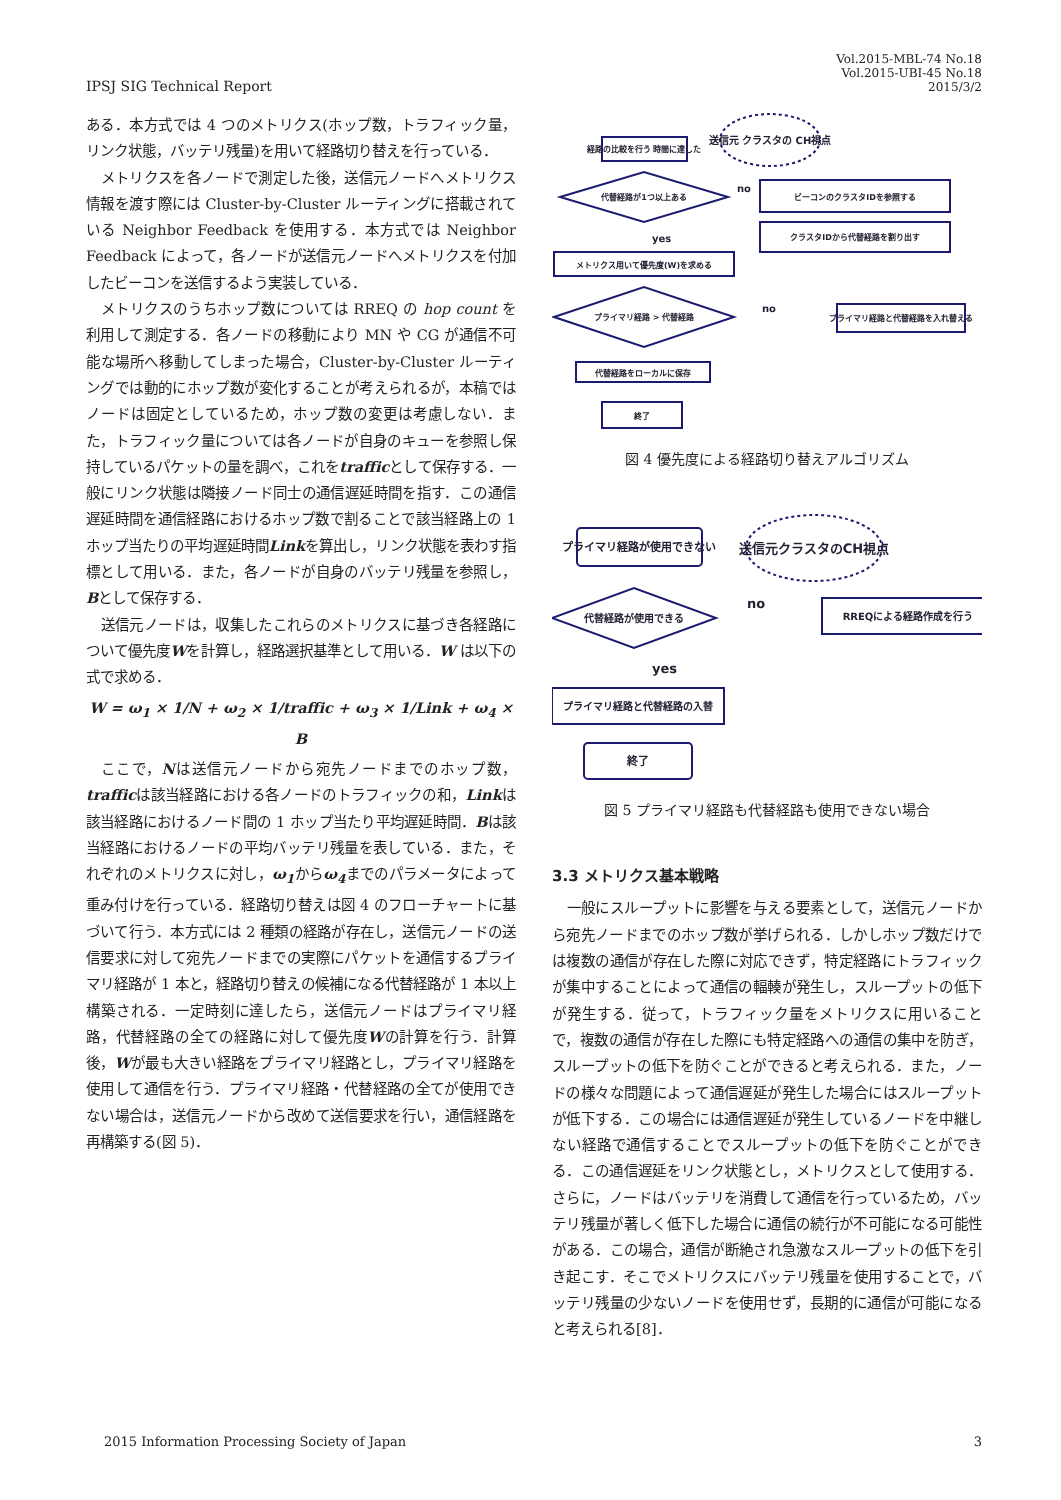IPSJ SIG Technical Report
Vol.2015-MBL-74 No.18
Vol.2015-UBI-45 No.18
2015/3/2
ある．本方式では 4 つのメトリクス(ホップ数，トラフィック量，リンク状態，バッテリ残量)を用いて経路切り替えを行っている．
メトリクスを各ノードで測定した後，送信元ノードへメトリクス情報を渡す際には Cluster-by-Cluster ルーティングに搭載されている Neighbor Feedback を使用する．本方式では Neighbor Feedback によって，各ノードが送信元ノードへメトリクスを付加したビーコンを送信するよう実装している．
メトリクスのうちホップ数については RREQ の hop count を利用して測定する．各ノードの移動により MN や CG が通信不可能な場所へ移動してしまった場合，Cluster-by-Cluster ルーティングでは動的にホップ数が変化することが考えられるが，本稿ではノードは固定としているため，ホップ数の変更は考慮しない．また，トラフィック量については各ノードが自身のキューを参照し保持しているパケットの量を調べ，これをtrafficとして保存する．一般にリンク状態は隣接ノード同士の通信遅延時間を指す．この通信遅延時間を通信経路におけるホップ数で割ることで該当経路上の 1 ホップ当たりの平均遅延時間Linkを算出し，リンク状態を表わす指標として用いる．また，各ノードが自身のバッテリ残量を参照し，Bとして保存する．
送信元ノードは，収集したこれらのメトリクスに基づき各経路について優先度Wを計算し，経路選択基準として用いる．W は以下の式で求める．
W = ω<sub>1</sub> × 1/N + ω<sub>2</sub> × 1/traffic + ω<sub>3</sub> × 1/Link + ω<sub>4</sub> × B
ここで，Nは送信元ノードから宛先ノードまでのホップ数，trafficは該当経路における各ノードのトラフィックの和，Linkは該当経路におけるノード間の 1 ホップ当たり平均遅延時間．Bは該当経路におけるノードの平均バッテリ残量を表している．また，それぞれのメトリクスに対し，ω<sub>1</sub>からω<sub>4</sub>までのパラメータによって重み付けを行っている．経路切り替えは図 4 のフローチャートに基づいて行う．本方式には 2 種類の経路が存在し，送信元ノードの送信要求に対して宛先ノードまでの実際にパケットを通信するプライマリ経路が 1 本と，経路切り替えの候補になる代替経路が 1 本以上構築される．一定時刻に達したら，送信元ノードはプライマリ経路，代替経路の全ての経路に対して優先度Wの計算を行う．計算後，Wが最も大きい経路をプライマリ経路とし，プライマリ経路を使用して通信を行う．プライマリ経路・代替経路の全てが使用できない場合は，送信元ノードから改めて送信要求を行い，通信経路を再構築する(図 5)．
経路の比較を行う 時間に達した
送信元 クラスタの CH視点
代替経路が1つ以上ある
ビーコンのクラスタIDを参照する
no
クラスタIDから代替経路を割り出す
メトリクス用いて優先度(W)を求める
yes
プライマリ経路 > 代替経路
プライマリ経路と代替経路を入れ替える
no
代替経路をローカルに保存
終了
図 4 優先度による経路切り替えアルゴリズム
プライマリ経路が使用できない
送信元クラスタのCH視点
代替経路が使用できる
no
RREQによる経路作成を行う
yes
プライマリ経路と代替経路の入替
終了
図 5 プライマリ経路も代替経路も使用できない場合
3.3 メトリクス基本戦略
一般にスループットに影響を与える要素として，送信元ノードから宛先ノードまでのホップ数が挙げられる．しかしホップ数だけでは複数の通信が存在した際に対応できず，特定経路にトラフィックが集中することによって通信の輻輳が発生し，スループットの低下が発生する．従って，トラフィック量をメトリクスに用いることで，複数の通信が存在した際にも特定経路への通信の集中を防ぎ，スループットの低下を防ぐことができると考えられる．また，ノードの様々な問題によって通信遅延が発生した場合にはスループットが低下する．この場合には通信遅延が発生しているノードを中継しない経路で通信することでスループットの低下を防ぐことができる．この通信遅延をリンク状態とし，メトリクスとして使用する．さらに，ノードはバッテリを消費して通信を行っているため，バッテリ残量が著しく低下した場合に通信の続行が不可能になる可能性がある．この場合，通信が断絶され急激なスループットの低下を引き起こす．そこでメトリクスにバッテリ残量を使用することで，バッテリ残量の少ないノードを使用せず，長期的に通信が可能になると考えられる[8]．
2015 Information Processing Society of Japan
3